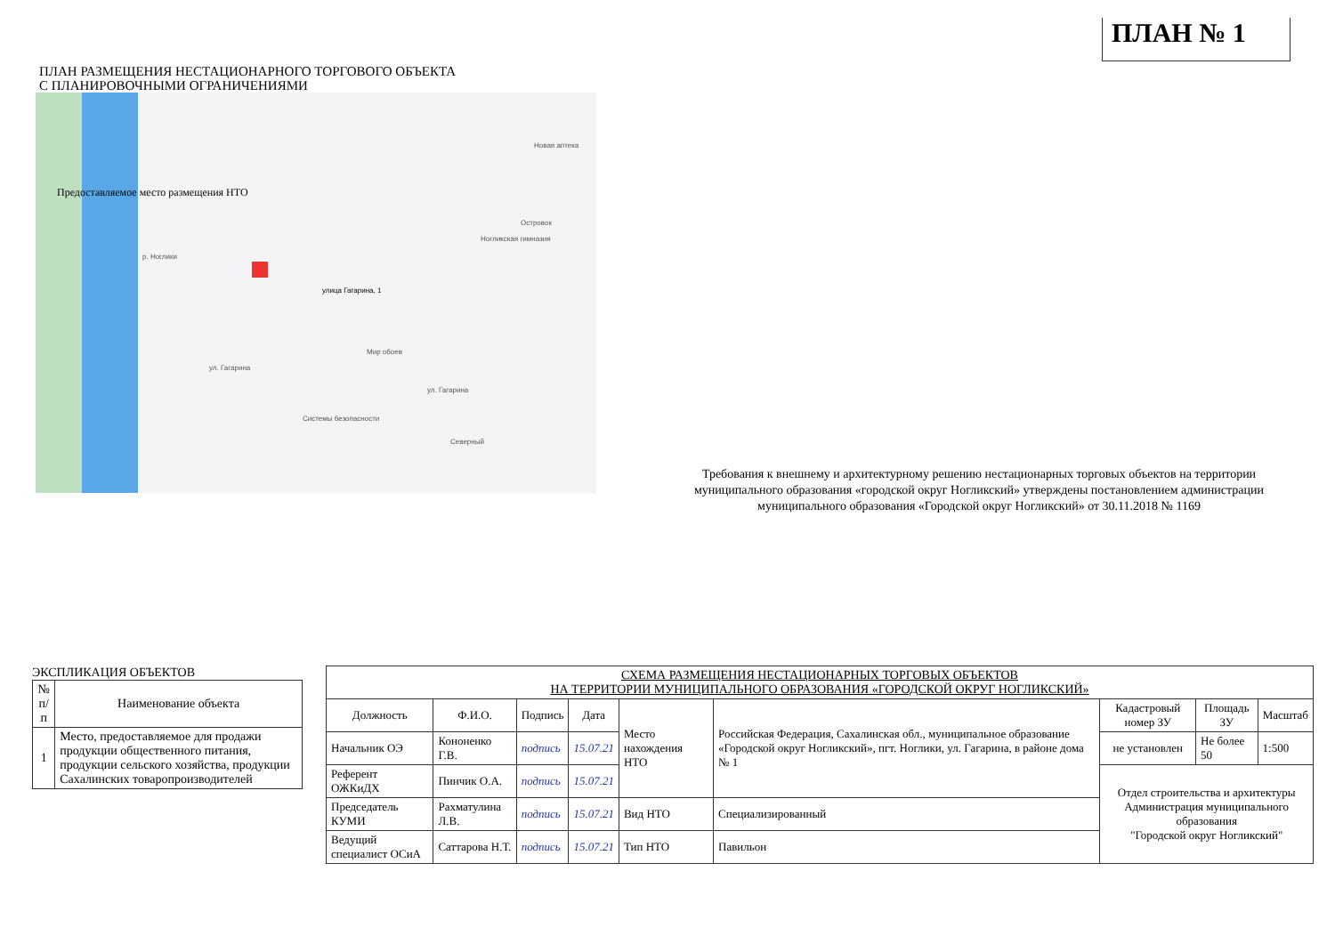ПЛАН РАЗМЕЩЕНИЯ НЕСТАЦИОНАРНОГО ТОРГОВОГО ОБЪЕКТА
С ПЛАНИРОВОЧНЫМИ ОГРАНИЧЕНИЯМИ
ПЛАН № 1
Предоставляемое место размещения НТО
улица Гагарина, 1
ул. Гагарина
ул. Гагарина
Новая аптека
Ногликская гимназия
Островок
Мир обоев
Системы безопасности
Северный
р. Ноглики
Требования к внешнему и архитектурному решению нестационарных торговых объектов на территории муниципального образования «городской округ Ногликский» утверждены постановлением администрации муниципального образования «Городской округ Ногликский» от 30.11.2018 № 1169
ЭКСПЛИКАЦИЯ ОБЪЕКТОВ
| № п/п | Наименование объекта |
| --- | --- |
| 1 | Место, предоставляемое для продажи продукции общественного питания, продукции сельского хозяйства, продукции Сахалинских товаропроизводителей |
| СХЕМА РАЗМЕЩЕНИЯ НЕСТАЦИОНАРНЫХ ТОРГОВЫХ ОБЪЕКТОВ НА ТЕРРИТОРИИ МУНИЦИПАЛЬНОГО ОБРАЗОВАНИЯ «ГОРОДСКОЙ ОКРУГ НОГЛИКСКИЙ» | | | | | | | | |
| Должность | Ф.И.О. | Подпись | Дата | Место нахождения НТО | Российская Федерация, Сахалинская обл., муниципальное образование «Городской округ Ногликский», пгт. Ноглики, ул. Гагарина, в районе дома № 1 | Кадастровый номер ЗУ | Площадь ЗУ | Масштаб |
| Начальник ОЭ | Кононенко Г.В. | подпись | 15.07.21 | | | не установлен | Не более 50 | 1:500 |
| Референт ОЖКиДХ | Пинчик О.А. | подпись | 15.07.21 | | | Отдел строительства и архитектуры Администрация муниципального образования "Городской округ Ногликский" | | |
| Председатель КУМИ | Рахматулина Л.В. | подпись | 15.07.21 | Вид НТО | Специализированный | | | |
| Ведущий специалист ОСиА | Саттарова Н.Т. | подпись | 15.07.21 | Тип НТО | Павильон | | | |